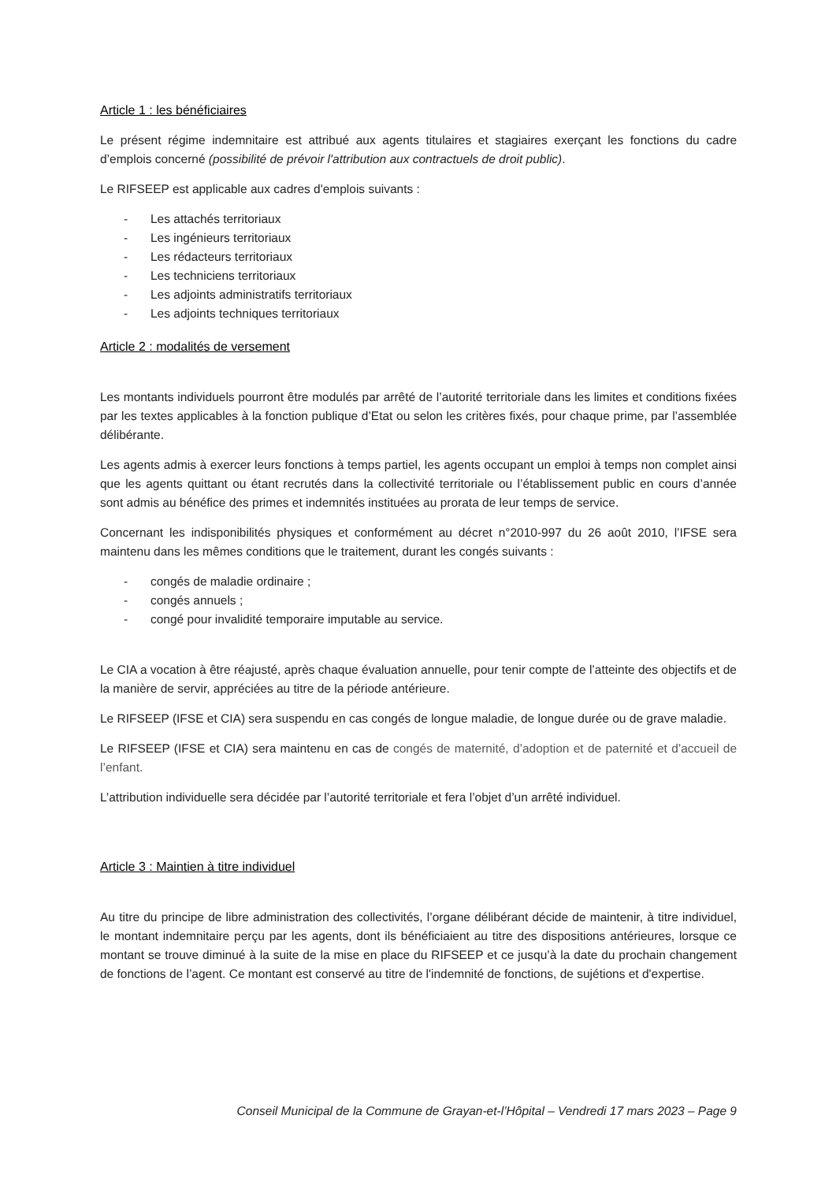Article 1 : les bénéficiaires
Le présent régime indemnitaire est attribué aux agents titulaires et stagiaires exerçant les fonctions du cadre d’emplois concerné (possibilité de prévoir l'attribution aux contractuels de droit public).
Le RIFSEEP est applicable aux cadres d'emplois suivants :
- Les attachés territoriaux
- Les ingénieurs territoriaux
- Les rédacteurs territoriaux
- Les techniciens territoriaux
- Les adjoints administratifs territoriaux
- Les adjoints techniques territoriaux
Article 2 : modalités de versement
Les montants individuels pourront être modulés par arrêté de l’autorité territoriale dans les limites et conditions fixées par les textes applicables à la fonction publique d’Etat ou selon les critères fixés, pour chaque prime, par l’assemblée délibérante.
Les agents admis à exercer leurs fonctions à temps partiel, les agents occupant un emploi à temps non complet ainsi que les agents quittant ou étant recrutés dans la collectivité territoriale ou l’établissement public en cours d’année sont admis au bénéfice des primes et indemnités instituées au prorata de leur temps de service.
Concernant les indisponibilités physiques et conformément au décret n°2010-997 du 26 août 2010, l’IFSE sera maintenu dans les mêmes conditions que le traitement, durant les congés suivants :
- congés de maladie ordinaire ;
- congés annuels ;
- congé pour invalidité temporaire imputable au service.
Le CIA a vocation à être réajusté, après chaque évaluation annuelle, pour tenir compte de l’atteinte des objectifs et de la manière de servir, appréciées au titre de la période antérieure.
Le RIFSEEP (IFSE et CIA) sera suspendu en cas congés de longue maladie, de longue durée ou de grave maladie.
Le RIFSEEP (IFSE et CIA) sera maintenu en cas de congés de maternité, d’adoption et de paternité et d’accueil de l’enfant.
L’attribution individuelle sera décidée par l’autorité territoriale et fera l’objet d’un arrêté individuel.
Article 3 : Maintien à titre individuel
Au titre du principe de libre administration des collectivités, l’organe délibérant décide de maintenir, à titre individuel, le montant indemnitaire perçu par les agents, dont ils bénéficiaient au titre des dispositions antérieures, lorsque ce montant se trouve diminué à la suite de la mise en place du RIFSEEP et ce jusqu’à la date du prochain changement de fonctions de l’agent. Ce montant est conservé au titre de l'indemnité de fonctions, de sujétions et d'expertise.
Conseil Municipal de la Commune de Grayan-et-l’Hôpital – Vendredi 17 mars 2023 – Page 9